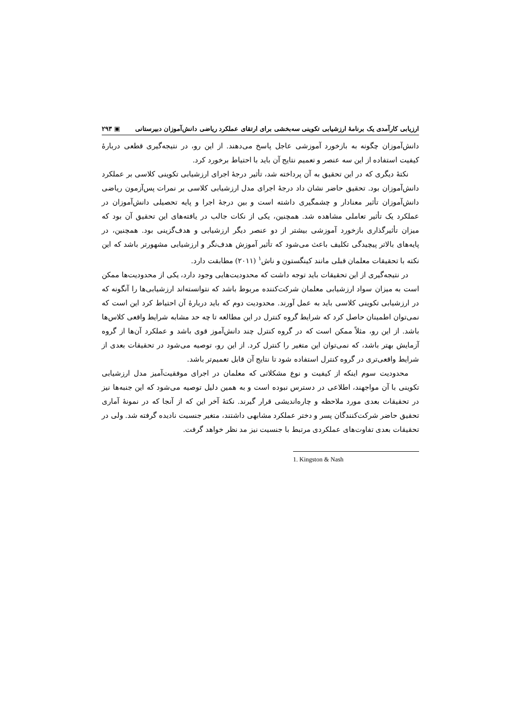ارزیابی کارآمدی یک برنامهٔ ارزشیابی تکوینی سه‌بخشی برای ارتقای عملکرد ریاضی دانش‌آموزان دبیرستانی ▣ ۲۹۳
دانش‌آموزان چگونه به بازخورد آموزشی عاجل پاسخ می‌دهند. از این رو، در نتیجه‌گیری قطعی دربارهٔ کیفیت استفاده از این سه عنصر و تعمیم نتایج آن باید با احتیاط برخورد کرد.
نکتهٔ دیگری که در این تحقیق به آن پرداخته شد، تأثیر درجهٔ اجرای ارزشیابی تکوینی کلاسی بر عملکرد دانش‌آموزان بود. تحقیق حاضر نشان داد درجهٔ اجرای مدل ارزشیابی کلاسی بر نمرات پس‌آزمون ریاضی دانش‌آموزان تأثیر معنادار و چشمگیری داشته است و بین درجهٔ اجرا و پایه تحصیلی دانش‌آموزان در عملکرد یک تأثیر تعاملی مشاهده شد. همچنین، یکی از نکات جالب در یافته‌های این تحقیق آن بود که میزان تأثیرگذاری بازخورد آموزشی بیشتر از دو عنصر دیگر ارزشیابی و هدف‌گزینی بود. همچنین، در پایه‌های بالاتر پیچیدگی تکلیف باعث می‌شود که تأثیر آموزش هدف‌نگر و ارزشیابی مشهورتر باشد که این نکته با تحقیقات معلمان قبلی مانند کینگستون و ناش<sup>۱</sup> (۲۰۱۱) مطابقت دارد.
در نتیجه‌گیری از این تحقیقات باید توجه داشت که محدودیت‌هایی وجود دارد، یکی از محدودیت‌ها ممکن است به میزان سواد ارزشیابی معلمان شرکت‌کننده مربوط باشد که نتوانسته‌اند ارزشیابی‌ها را آنگونه که در ارزشیابی تکوینی کلاسی باید به عمل آورند. محدودیت دوم که باید دربارهٔ آن احتیاط کرد این است که نمی‌توان اطمینان حاصل کرد که شرایط گروه کنترل در این مطالعه تا چه حد مشابه شرایط واقعی کلاس‌ها باشد. از این رو، مثلاً ممکن است که در گروه کنترل چند دانش‌آموز قوی باشد و عملکرد آن‌ها از گروه آزمایش بهتر باشد، که نمی‌توان این متغیر را کنترل کرد. از این رو، توصیه می‌شود در تحقیقات بعدی از شرایط واقعی‌تری در گروه کنترل استفاده شود تا نتایج آن قابل تعمیم‌تر باشد.
محدودیت سوم اینکه از کیفیت و نوع مشکلاتی که معلمان در اجرای موفقیت‌آمیز مدل ارزشیابی تکوینی با آن مواجهند، اطلاعی در دسترس نبوده است و به همین دلیل توصیه می‌شود که این جنبه‌ها نیز در تحقیقات بعدی مورد ملاحظه و چاره‌اندیشی قرار گیرند. نکتهٔ آخر این که از آنجا که در نمونهٔ آماری تحقیق حاضر شرکت‌کنندگان پسر و دختر عملکرد مشابهی داشتند، متغیر جنسیت نادیده گرفته شد. ولی در تحقیقات بعدی تفاوت‌های عملکردی مرتبط با جنسیت نیز مد نظر خواهد گرفت.
1. Kingston & Nash